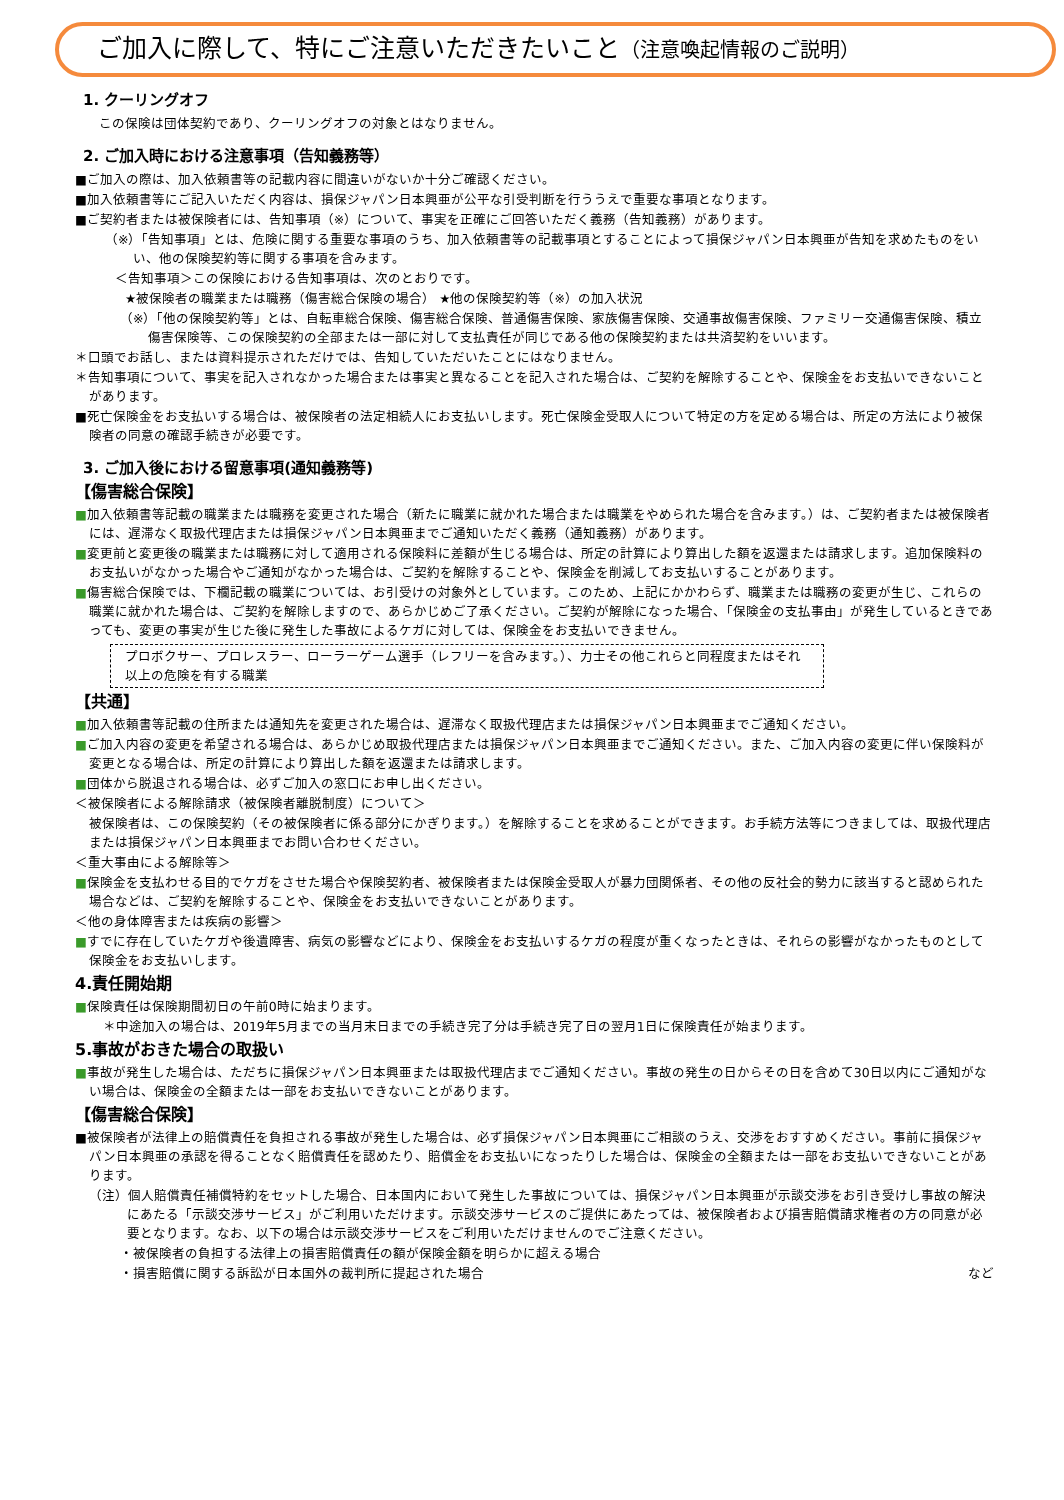ご加入に際して、特にご注意いただきたいこと（注意喚起情報のご説明）
1. クーリングオフ
この保険は団体契約であり、クーリングオフの対象とはなりません。
2. ご加入時における注意事項（告知義務等）
■ご加入の際は、加入依頼書等の記載内容に間違いがないか十分ご確認ください。
■加入依頼書等にご記入いただく内容は、損保ジャパン日本興亜が公平な引受判断を行ううえで重要な事項となります。
■ご契約者または被保険者には、告知事項（※）について、事実を正確にご回答いただく義務（告知義務）があります。
（※）「告知事項」とは、危険に関する重要な事項のうち、加入依頼書等の記載事項とすることによって損保ジャパン日本興亜が告知を求めたものをいい、他の保険契約等に関する事項を含みます。
＜告知事項＞この保険における告知事項は、次のとおりです。
★被保険者の職業または職務（傷害総合保険の場合） ★他の保険契約等（※）の加入状況
（※）「他の保険契約等」とは、自転車総合保険、傷害総合保険、普通傷害保険、家族傷害保険、交通事故傷害保険、ファミリー交通傷害保険、積立傷害保険等、この保険契約の全部または一部に対して支払責任が同じである他の保険契約または共済契約をいいます。
＊口頭でお話し、または資料提示されただけでは、告知していただいたことにはなりません。
＊告知事項について、事実を記入されなかった場合または事実と異なることを記入された場合は、ご契約を解除することや、保険金をお支払いできないことがあります。
■死亡保険金をお支払いする場合は、被保険者の法定相続人にお支払いします。死亡保険金受取人について特定の方を定める場合は、所定の方法により被保険者の同意の確認手続きが必要です。
3. ご加入後における留意事項(通知義務等)
【傷害総合保険】
■加入依頼書等記載の職業または職務を変更された場合（新たに職業に就かれた場合または職業をやめられた場合を含みます。）は、ご契約者または被保険者には、遅滞なく取扱代理店または損保ジャパン日本興亜までご通知いただく義務（通知義務）があります。
■変更前と変更後の職業または職務に対して適用される保険料に差額が生じる場合は、所定の計算により算出した額を返還または請求します。追加保険料のお支払いがなかった場合やご通知がなかった場合は、ご契約を解除することや、保険金を削減してお支払いすることがあります。
■傷害総合保険では、下欄記載の職業については、お引受けの対象外としています。このため、上記にかかわらず、職業または職務の変更が生じ、これらの職業に就かれた場合は、ご契約を解除しますので、あらかじめご了承ください。ご契約が解除になった場合、「保険金の支払事由」が発生しているときであっても、変更の事実が生じた後に発生した事故によるケガに対しては、保険金をお支払いできません。
プロボクサー、プロレスラー、ローラーゲーム選手（レフリーを含みます。）、力士その他これらと同程度またはそれ以上の危険を有する職業
【共通】
■加入依頼書等記載の住所または通知先を変更された場合は、遅滞なく取扱代理店または損保ジャパン日本興亜までご通知ください。
■ご加入内容の変更を希望される場合は、あらかじめ取扱代理店または損保ジャパン日本興亜までご通知ください。また、ご加入内容の変更に伴い保険料が変更となる場合は、所定の計算により算出した額を返還または請求します。
■団体から脱退される場合は、必ずご加入の窓口にお申し出ください。
＜被保険者による解除請求（被保険者離脱制度）について＞
被保険者は、この保険契約（その被保険者に係る部分にかぎります。）を解除することを求めることができます。お手続方法等につきましては、取扱代理店または損保ジャパン日本興亜までお問い合わせください。
＜重大事由による解除等＞
■保険金を支払わせる目的でケガをさせた場合や保険契約者、被保険者または保険金受取人が暴力団関係者、その他の反社会的勢力に該当すると認められた場合などは、ご契約を解除することや、保険金をお支払いできないことがあります。
＜他の身体障害または疾病の影響＞
■すでに存在していたケガや後遺障害、病気の影響などにより、保険金をお支払いするケガの程度が重くなったときは、それらの影響がなかったものとして保険金をお支払いします。
4.責任開始期
■保険責任は保険期間初日の午前0時に始まります。
＊中途加入の場合は、2019年5月までの当月末日までの手続き完了分は手続き完了日の翌月1日に保険責任が始まります。
5.事故がおきた場合の取扱い
■事故が発生した場合は、ただちに損保ジャパン日本興亜または取扱代理店までご通知ください。事故の発生の日からその日を含めて30日以内にご通知がない場合は、保険金の全額または一部をお支払いできないことがあります。
【傷害総合保険】
■被保険者が法律上の賠償責任を負担される事故が発生した場合は、必ず損保ジャパン日本興亜にご相談のうえ、交渉をおすすめください。事前に損保ジャパン日本興亜の承認を得ることなく賠償責任を認めたり、賠償金をお支払いになったりした場合は、保険金の全額または一部をお支払いできないことがあります。
（注）個人賠償責任補償特約をセットした場合、日本国内において発生した事故については、損保ジャパン日本興亜が示談交渉をお引き受けし事故の解決にあたる「示談交渉サービス」がご利用いただけます。示談交渉サービスのご提供にあたっては、被保険者および損害賠償請求権者の方の同意が必要となります。なお、以下の場合は示談交渉サービスをご利用いただけませんのでご注意ください。
・被保険者の負担する法律上の損害賠償責任の額が保険金額を明らかに超える場合
・損害賠償に関する訴訟が日本国外の裁判所に提起された場合 など